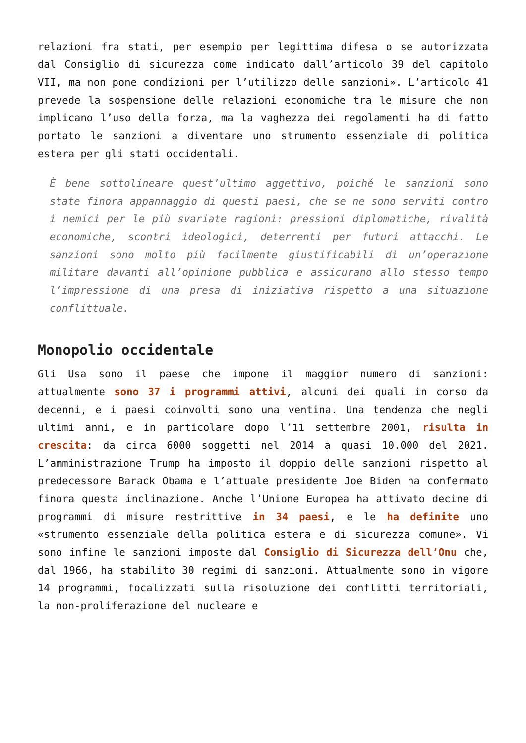relazioni fra stati, per esempio per legittima difesa o se autorizzata dal Consiglio di sicurezza come indicato dall’articolo 39 del capitolo VII, ma non pone condizioni per l’utilizzo delle sanzioni». L’articolo 41 prevede la sospensione delle relazioni economiche tra le misure che non implicano l’uso della forza, ma la vaghezza dei regolamenti ha di fatto portato le sanzioni a diventare uno strumento essenziale di politica estera per gli stati occidentali.
È bene sottolineare quest’ultimo aggettivo, poiché le sanzioni sono state finora appannaggio di questi paesi, che se ne sono serviti contro i nemici per le più svariate ragioni: pressioni diplomatiche, rivalità economiche, scontri ideologici, deterrenti per futuri attacchi. Le sanzioni sono molto più facilmente giustificabili di un’operazione militare davanti all’opinione pubblica e assicurano allo stesso tempo l’impressione di una presa di iniziativa rispetto a una situazione conflittuale.
Monopolio occidentale
Gli Usa sono il paese che impone il maggior numero di sanzioni: attualmente sono 37 i programmi attivi, alcuni dei quali in corso da decenni, e i paesi coinvolti sono una ventina. Una tendenza che negli ultimi anni, e in particolare dopo l’11 settembre 2001, risulta in crescita: da circa 6000 soggetti nel 2014 a quasi 10.000 del 2021. L’amministrazione Trump ha imposto il doppio delle sanzioni rispetto al predecessore Barack Obama e l’attuale presidente Joe Biden ha confermato finora questa inclinazione. Anche l’Unione Europea ha attivato decine di programmi di misure restrittive in 34 paesi, e le ha definite uno «strumento essenziale della politica estera e di sicurezza comune». Vi sono infine le sanzioni imposte dal Consiglio di Sicurezza dell’Onu che, dal 1966, ha stabilito 30 regimi di sanzioni. Attualmente sono in vigore 14 programmi, focalizzati sulla risoluzione dei conflitti territoriali, la non-proliferazione del nucleare e